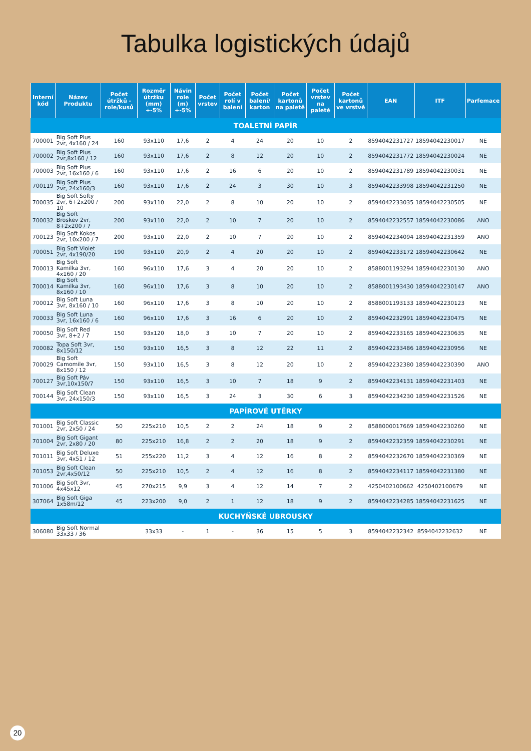Tabulka logistických údajů
| Interní kód | Název Produktu | Počet útržků -role/kusů | Rozměr útržku (mm) +-5% | Návin role (m) +-5% | Počet vrstev | Počet rolí v balení | Počet balení/ karton | Počet kartonů na paletě | Počet vrstev na paletě | Počet kartonů ve vrstvě | EAN | ITF | Parfemace |
| --- | --- | --- | --- | --- | --- | --- | --- | --- | --- | --- | --- | --- | --- |
| TOALETNÍ PAPÍR | | | | | | | | | | | | | |
| 700001 | Big Soft Plus 2vr, 4x160 / 24 | 160 | 93x110 | 17,6 | 2 | 4 | 24 | 20 | 10 | 2 | 8594042231727 | 18594042230017 | NE |
| 700002 | Big Soft Plus 2vr,8x160 / 12 | 160 | 93x110 | 17,6 | 2 | 8 | 12 | 20 | 10 | 2 | 8594042231772 | 18594042230024 | NE |
| 700003 | Big Soft Plus 2vr, 16x160 / 6 | 160 | 93x110 | 17,6 | 2 | 16 | 6 | 20 | 10 | 2 | 8594042231789 | 18594042230031 | NE |
| 700119 | Big Soft Plus 2vr, 24x160/3 | 160 | 93x110 | 17,6 | 2 | 24 | 3 | 30 | 10 | 3 | 8594042233998 | 18594042231250 | NE |
| 700035 | Big Soft Softy 2vr, 6+2x200 / 10 | 200 | 93x110 | 22,0 | 2 | 8 | 10 | 20 | 10 | 2 | 8594042233035 | 18594042230505 | NE |
| 700032 | Big Soft Broskev 2vr, 8+2x200 / 7 | 200 | 93x110 | 22,0 | 2 | 10 | 7 | 20 | 10 | 2 | 8594042232557 | 18594042230086 | ANO |
| 700123 | Big Soft Kokos 2vr, 10x200 / 7 | 200 | 93x110 | 22,0 | 2 | 10 | 7 | 20 | 10 | 2 | 8594042234094 | 18594042231359 | ANO |
| 700051 | Big Soft Violet 2vr, 4x190/20 | 190 | 93x110 | 20,9 | 2 | 4 | 20 | 20 | 10 | 2 | 8594042233172 | 18594042230642 | NE |
| 700013 | Big Soft Kamilka 3vr, 4x160 / 20 | 160 | 96x110 | 17,6 | 3 | 4 | 20 | 20 | 10 | 2 | 8588001193294 | 18594042230130 | ANO |
| 700014 | Big Soft Kamilka 3vr, 8x160 / 10 | 160 | 96x110 | 17,6 | 3 | 8 | 10 | 20 | 10 | 2 | 8588001193430 | 18594042230147 | ANO |
| 700012 | Big Soft Luna 3vr, 8x160 / 10 | 160 | 96x110 | 17,6 | 3 | 8 | 10 | 20 | 10 | 2 | 8588001193133 | 18594042230123 | NE |
| 700033 | Big Soft Luna 3vr, 16x160 / 6 | 160 | 96x110 | 17,6 | 3 | 16 | 6 | 20 | 10 | 2 | 8594042232991 | 18594042230475 | NE |
| 700050 | Big Soft Red 3vr, 8+2 / 7 | 150 | 93x120 | 18,0 | 3 | 10 | 7 | 20 | 10 | 2 | 8594042233165 | 18594042230635 | NE |
| 700082 | Topa Soft 3vr, 8x150/12 | 150 | 93x110 | 16,5 | 3 | 8 | 12 | 22 | 11 | 2 | 8594042233486 | 18594042230956 | NE |
| 700029 | Big Soft Camomile 3vr, 8x150 / 12 | 150 | 93x110 | 16,5 | 3 | 8 | 12 | 20 | 10 | 2 | 8594042232380 | 18594042230390 | ANO |
| 700127 | Big Soft Páv 3vr,10x150/7 | 150 | 93x110 | 16,5 | 3 | 10 | 7 | 18 | 9 | 2 | 8594042234131 | 18594042231403 | NE |
| 700144 | Big Soft Clean 3vr, 24x150/3 | 150 | 93x110 | 16,5 | 3 | 24 | 3 | 30 | 6 | 3 | 8594042234230 | 18594042231526 | NE |
| PAPÍROVÉ UTĚRKY | | | | | | | | | | | | | |
| 701001 | Big Soft Classic 2vr, 2x50 / 24 | 50 | 225x210 | 10,5 | 2 | 2 | 24 | 18 | 9 | 2 | 8588000017669 | 18594042230260 | NE |
| 701004 | Big Soft Gigant 2vr, 2x80 / 20 | 80 | 225x210 | 16,8 | 2 | 2 | 20 | 18 | 9 | 2 | 8594042232359 | 18594042230291 | NE |
| 701011 | Big Soft Deluxe 3vr, 4x51 / 12 | 51 | 255x220 | 11,2 | 3 | 4 | 12 | 16 | 8 | 2 | 8594042232670 | 18594042230369 | NE |
| 701053 | Big Soft Clean 2vr,4x50/12 | 50 | 225x210 | 10,5 | 2 | 4 | 12 | 16 | 8 | 2 | 8594042234117 | 18594042231380 | NE |
| 701006 | Big Soft 3vr, 4x45x12 | 45 | 270x215 | 9,9 | 3 | 4 | 12 | 14 | 7 | 2 | 4250402100662 | 4250402100679 | NE |
| 307064 | Big Soft Giga 1x58m/12 | 45 | 223x200 | 9,0 | 2 | 1 | 12 | 18 | 9 | 2 | 8594042234285 | 18594042231625 | NE |
| KUCHYŇSKÉ UBROUSKY | | | | | | | | | | | | | |
| 306080 | Big Soft Normal 33x33 / 36 | | 33x33 | - | 1 | - | 36 | 15 | 5 | 3 | 8594042232342 | 8594042232632 | NE |
20